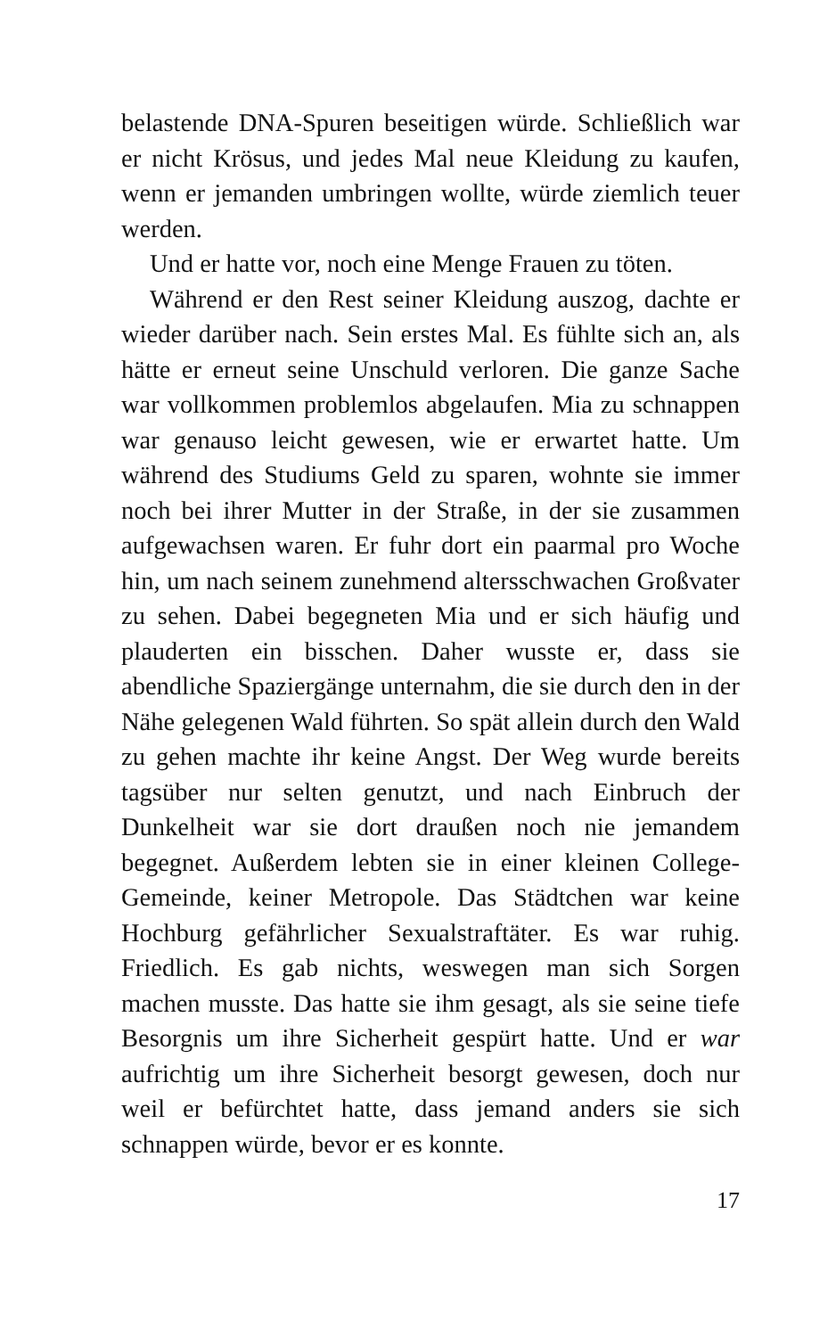belastende DNA-Spuren beseitigen würde. Schließlich war er nicht Krösus, und jedes Mal neue Kleidung zu kaufen, wenn er jemanden umbringen wollte, würde ziemlich teuer werden.
Und er hatte vor, noch eine Menge Frauen zu töten.
Während er den Rest seiner Kleidung auszog, dachte er wieder darüber nach. Sein erstes Mal. Es fühlte sich an, als hätte er erneut seine Unschuld verloren. Die ganze Sache war vollkommen problemlos abgelaufen. Mia zu schnappen war genauso leicht gewesen, wie er erwartet hatte. Um während des Studiums Geld zu sparen, wohnte sie immer noch bei ihrer Mutter in der Straße, in der sie zusammen aufgewachsen waren. Er fuhr dort ein paarmal pro Woche hin, um nach seinem zunehmend altersschwachen Großvater zu sehen. Dabei begegneten Mia und er sich häufig und plauderten ein bisschen. Daher wusste er, dass sie abendliche Spaziergänge unternahm, die sie durch den in der Nähe gelegenen Wald führten. So spät allein durch den Wald zu gehen machte ihr keine Angst. Der Weg wurde bereits tagsüber nur selten genutzt, und nach Einbruch der Dunkelheit war sie dort draußen noch nie jemandem begegnet. Außerdem lebten sie in einer kleinen College-Gemeinde, keiner Metropole. Das Städtchen war keine Hochburg gefährlicher Sexualstraftäter. Es war ruhig. Friedlich. Es gab nichts, weswegen man sich Sorgen machen musste. Das hatte sie ihm gesagt, als sie seine tiefe Besorgnis um ihre Sicherheit gespürt hatte. Und er war aufrichtig um ihre Sicherheit besorgt gewesen, doch nur weil er befürchtet hatte, dass jemand anders sie sich schnappen würde, bevor er es konnte.
17